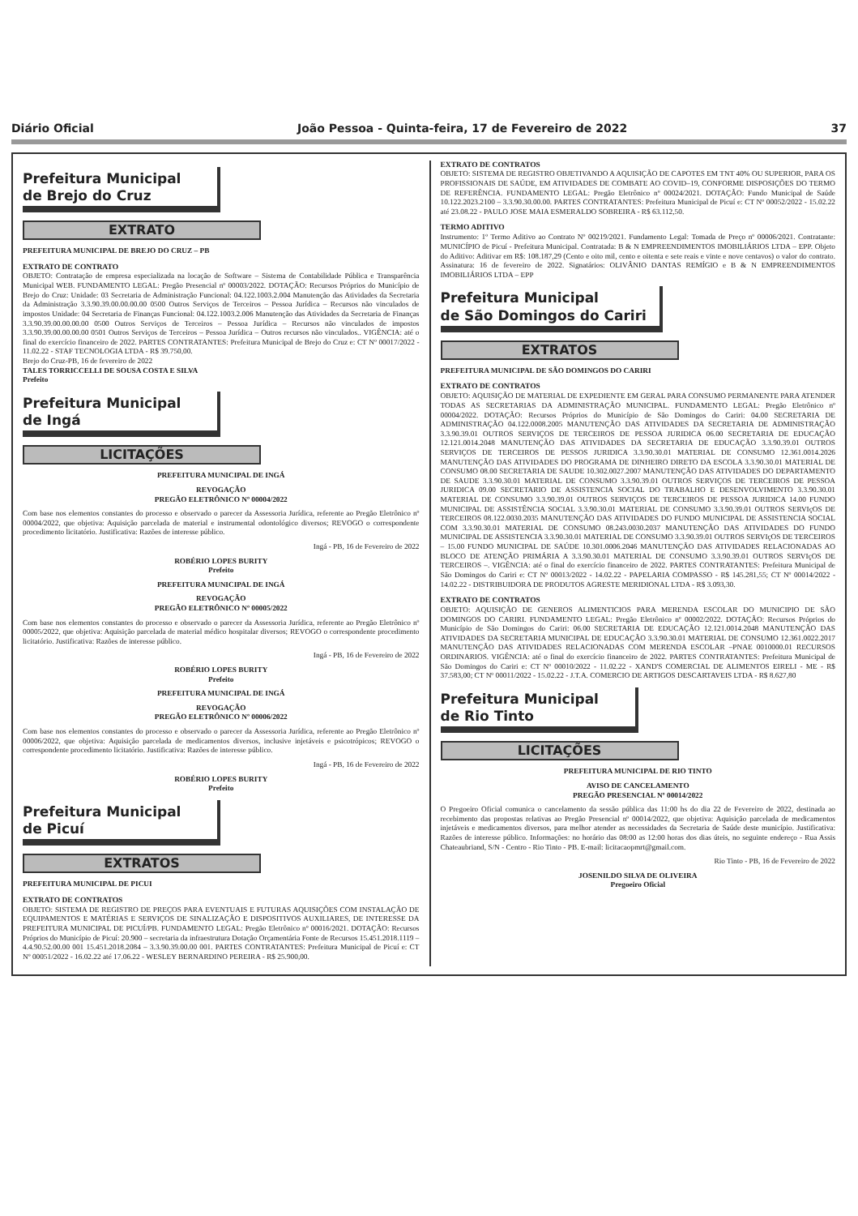Diário Oficial João Pessoa - Quinta-feira, 17 de Fevereiro de 2022 37
Prefeitura Municipal
de Brejo do Cruz
EXTRATO
PREFEITURA MUNICIPAL DE BREJO DO CRUZ – PB
EXTRATO DE CONTRATO
OBJETO: Contratação de empresa especializada na locação de Software – Sistema de Contabilidade Pública e Transparência Municipal WEB. FUNDAMENTO LEGAL: Pregão Presencial nº 00003/2022. DOTAÇÃO: Recursos Próprios do Município de Brejo do Cruz: Unidade: 03 Secretaria de Administração Funcional: 04.122.1003.2.004 Manutenção das Atividades da Secretaria da Administração 3.3.90.39.00.00.00.00 0500 Outros Serviços de Terceiros – Pessoa Jurídica – Recursos não vinculados de impostos Unidade: 04 Secretaria de Finanças Funcional: 04.122.1003.2.006 Manutenção das Atividades da Secretaria de Finanças 3.3.90.39.00.00.00.00 0500 Outros Serviços de Terceiros – Pessoa Jurídica – Recursos não vinculados de impostos 3.3.90.39.00.00.00.00 0501 Outros Serviços de Terceiros – Pessoa Jurídica – Outros recursos não vinculados.. VIGÊNCIA: até o final do exercício financeiro de 2022. PARTES CONTRATANTES: Prefeitura Municipal de Brejo do Cruz e: CT Nº 00017/2022 - 11.02.22 - STAF TECNOLOGIA LTDA - R$ 39.750,00.
Brejo do Cruz-PB, 16 de fevereiro de 2022
TALES TORRICCELLI DE SOUSA COSTA E SILVA
Prefeito
Prefeitura Municipal
de Ingá
LICITAÇÕES
PREFEITURA MUNICIPAL DE INGÁ
REVOGAÇÃO
PREGÃO ELETRÔNICO Nº 00004/2022
Com base nos elementos constantes do processo e observado o parecer da Assessoria Jurídica, referente ao Pregão Eletrônico nº 00004/2022, que objetiva: Aquisição parcelada de material e instrumental odontológico diversos; REVOGO o correspondente procedimento licitatório. Justificativa: Razões de interesse público.
Ingá - PB, 16 de Fevereiro de 2022
ROBÉRIO LOPES BURITY
Prefeito
PREFEITURA MUNICIPAL DE INGÁ
REVOGAÇÃO
PREGÃO ELETRÔNICO Nº 00005/2022
Com base nos elementos constantes do processo e observado o parecer da Assessoria Jurídica, referente ao Pregão Eletrônico nº 00005/2022, que objetiva: Aquisição parcelada de material médico hospitalar diversos; REVOGO o correspondente procedimento licitatório. Justificativa: Razões de interesse público.
Ingá - PB, 16 de Fevereiro de 2022
ROBÉRIO LOPES BURITY
Prefeito
PREFEITURA MUNICIPAL DE INGÁ
REVOGAÇÃO
PREGÃO ELETRÔNICO Nº 00006/2022
Com base nos elementos constantes do processo e observado o parecer da Assessoria Jurídica, referente ao Pregão Eletrônico nº 00006/2022, que objetiva: Aquisição parcelada de medicamentos diversos, inclusive injetáveis e psicotrópicos; REVOGO o correspondente procedimento licitatório. Justificativa: Razões de interesse público.
Ingá - PB, 16 de Fevereiro de 2022
ROBÉRIO LOPES BURITY
Prefeito
Prefeitura Municipal
de Picuí
EXTRATOS
PREFEITURA MUNICIPAL DE PICUI
EXTRATO DE CONTRATOS
OBJETO: SISTEMA DE REGISTRO DE PREÇOS PARA EVENTUAIS E FUTURAS AQUISIÇÕES COM INSTALAÇÃO DE EQUIPAMENTOS E MATÉRIAS E SERVIÇOS DE SINALIZAÇÃO E DISPOSITIVOS AUXILIARES, DE INTERESSE DA PREFEITURA MUNICIPAL DE PICUÍ/PB. FUNDAMENTO LEGAL: Pregão Eletrônico nº 00016/2021. DOTAÇÃO: Recursos Próprios do Município de Picuí: 20.900 – secretaria da infraestrutura Dotação Orçamentária Fonte de Recursos 15.451.2018.1119 – 4.4.90.52.00.00 001 15.451.2018.2084 – 3.3.90.39.00.00 001. PARTES CONTRATANTES: Prefeitura Municipal de Picuí e: CT Nº 00051/2022 - 16.02.22 até 17.06.22 - WESLEY BERNARDINO PEREIRA - R$ 25.900,00.
EXTRATO DE CONTRATOS
OBJETO: SISTEMA DE REGISTRO OBJETIVANDO A AQUISIÇÃO DE CAPOTES EM TNT 40% OU SUPERIOR, PARA OS PROFISSIONAIS DE SAÚDE, EM ATIVIDADES DE COMBATE AO COVID–19, CONFORME DISPOSIÇÕES DO TERMO DE REFERÊNCIA. FUNDAMENTO LEGAL: Pregão Eletrônico nº 00024/2021. DOTAÇÃO: Fundo Municipal de Saúde 10.122.2023.2100 – 3.3.90.30.00.00. PARTES CONTRATANTES: Prefeitura Municipal de Picuí e: CT Nº 00052/2022 - 15.02.22 até 23.08.22 - PAULO JOSE MAIA ESMERALDO SOBREIRA - R$ 63.112,50.
TERMO ADITIVO
Instrumento: 1º Termo Aditivo ao Contrato Nº 00219/2021. Fundamento Legal: Tomada de Preço nº 00006/2021. Contratante: MUNICÍPIO de Picuí - Prefeitura Municipal. Contratada: B & N EMPREENDIMENTOS IMOBILIÁRIOS LTDA – EPP. Objeto do Aditivo: Aditivar em R$: 108.187,29 (Cento e oito mil, cento e oitenta e sete reais e vinte e nove centavos) o valor do contrato. Assinatura: 16 de fevereiro de 2022. Signatários: OLIVÂNIO DANTAS REMÍGIO e B & N EMPREENDIMENTOS IMOBILIÁRIOS LTDA – EPP
Prefeitura Municipal
de São Domingos do Cariri
EXTRATOS
PREFEITURA MUNICIPAL DE SÃO DOMINGOS DO CARIRI
EXTRATO DE CONTRATOS
OBJETO: AQUISIÇÃO DE MATERIAL DE EXPEDIENTE EM GERAL PARA CONSUMO PERMANENTE PARA ATENDER TODAS AS SECRETARIAS DA ADMINISTRAÇÃO MUNICIPAL. FUNDAMENTO LEGAL: Pregão Eletrônico nº 00004/2022. DOTAÇÃO: Recursos Próprios do Município de São Domingos do Cariri: 04.00 SECRETARIA DE ADMINISTRAÇÃO 04.122.0008.2005 MANUTENÇÃO DAS ATIVIDADES DA SECRETARIA DE ADMINISTRAÇÃO 3.3.90.39.01 OUTROS SERVIÇOS DE TERCEIROS DE PESSOA JURIDICA 06.00 SECRETARIA DE EDUCAÇÃO 12.121.0014.2048 MANUTENÇÃO DAS ATIVIDADES DA SECRETARIA DE EDUCAÇÃO 3.3.90.39.01 OUTROS SERVIÇOS DE TERCEIROS DE PESSOS JURIDICA 3.3.90.30.01 MATERIAL DE CONSUMO 12.361.0014.2026 MANUTENÇÃO DAS ATIVIDADES DO PROGRAMA DE DINHEIRO DIRETO DA ESCOLA 3.3.90.30.01 MATERIAL DE CONSUMO 08.00 SECRETARIA DE SAUDE 10.302.0027.2007 MANUTENÇÃO DAS ATIVIDADES DO DEPARTAMENTO DE SAUDE 3.3.90.30.01 MATERIAL DE CONSUMO 3.3.90.39.01 OUTROS SERVIÇOS DE TERCEIROS DE PESSOA JURIDICA 09.00 SECRETARIO DE ASSISTENCIA SOCIAL DO TRABALHO E DESENVOLVIMENTO 3.3.90.30.01 MATERIAL DE CONSUMO 3.3.90.39.01 OUTROS SERVIÇOS DE TERCEIROS DE PESSOA JURIDICA 14.00 FUNDO MUNICIPAL DE ASSISTÊNCIA SOCIAL 3.3.90.30.01 MATERIAL DE CONSUMO 3.3.90.39.01 OUTROS SERVIçOS DE TERCEIROS 08.122.0030.2035 MANUTENÇÃO DAS ATIVIDADES DO FUNDO MUNICIPAL DE ASSISTENCIA SOCIAL COM 3.3.90.30.01 MATERIAL DE CONSUMO 08.243.0030.2037 MANUTENÇÃO DAS ATIVIDADES DO FUNDO MUNICIPAL DE ASSISTENCIA 3.3.90.30.01 MATERIAL DE CONSUMO 3.3.90.39.01 OUTROS SERVIçOS DE TERCEIROS – 15.00 FUNDO MUNICIPAL DE SAÚDE 10.301.0006.2046 MANUTENÇÃO DAS ATIVIDADES RELACIONADAS AO BLOCO DE ATENÇÃO PRIMÁRIA A 3.3.90.30.01 MATERIAL DE CONSUMO 3.3.90.39.01 OUTROS SERVIçOS DE TERCEIROS –. VIGÊNCIA: até o final do exercício financeiro de 2022. PARTES CONTRATANTES: Prefeitura Municipal de São Domingos do Cariri e: CT Nº 00013/2022 - 14.02.22 - PAPELARIA COMPASSO - R$ 145.281,55; CT Nº 00014/2022 - 14.02.22 - DISTRIBUIDORA DE PRODUTOS AGRESTE MERIDIONAL LTDA - R$ 3.093,30.
EXTRATO DE CONTRATOS
OBJETO: AQUISIÇÃO DE GENEROS ALIMENTICIOS PARA MERENDA ESCOLAR DO MUNICIPIO DE SÃO DOMINGOS DO CARIRI. FUNDAMENTO LEGAL: Pregão Eletrônico nº 00002/2022. DOTAÇÃO: Recursos Próprios do Município de São Domingos do Cariri: 06.00 SECRETARIA DE EDUCAÇÃO 12.121.0014.2048 MANUTENÇÃO DAS ATIVIDADES DA SECRETARIA MUNICIPAL DE EDUCAÇÃO 3.3.90.30.01 MATERIAL DE CONSUMO 12.361.0022.2017 MANUTENÇÃO DAS ATIVIDADES RELACIONADAS COM MERENDA ESCOLAR –PNAE 0010000.01 RECURSOS ORDINARIOS. VIGÊNCIA: até o final do exercício financeiro de 2022. PARTES CONTRATANTES: Prefeitura Municipal de São Domingos do Cariri e: CT Nº 00010/2022 - 11.02.22 - XAND'S COMERCIAL DE ALIMENTOS EIRELI - ME - R$ 37.583,00; CT Nº 00011/2022 - 15.02.22 - J.T.A. COMERCIO DE ARTIGOS DESCARTAVEIS LTDA - R$ 8.627,80
Prefeitura Municipal
de Rio Tinto
LICITAÇÕES
PREFEITURA MUNICIPAL DE RIO TINTO
AVISO DE CANCELAMENTO
PREGÃO PRESENCIAL Nº 00014/2022
O Pregoeiro Oficial comunica o cancelamento da sessão pública das 11:00 hs do dia 22 de Fevereiro de 2022, destinada ao recebimento das propostas relativas ao Pregão Presencial nº 00014/2022, que objetiva: Aquisição parcelada de medicamentos injetáveis e medicamentos diversos, para melhor atender as necessidades da Secretaria de Saúde deste município. Justificativa: Razões de interesse público. Informações: no horário das 08:00 as 12:00 horas dos dias úteis, no seguinte endereço - Rua Assis Chateaubriand, S/N - Centro - Rio Tinto - PB. E-mail: licitacaopmrt@gmail.com.
Rio Tinto - PB, 16 de Fevereiro de 2022
JOSENILDO SILVA DE OLIVEIRA
Pregoeiro Oficial